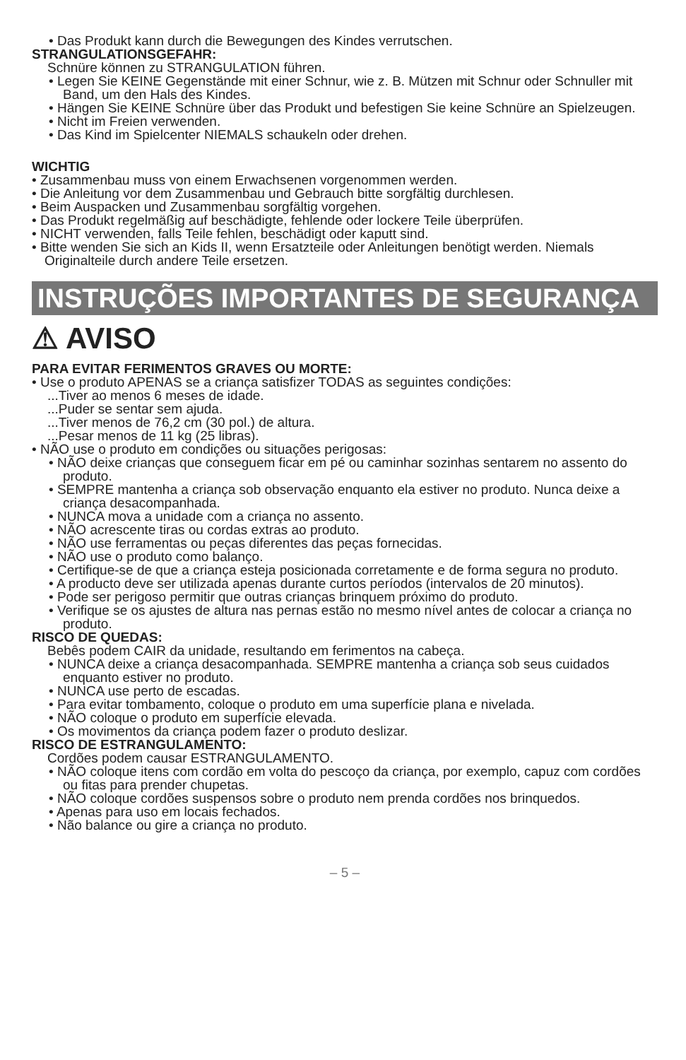• Das Produkt kann durch die Bewegungen des Kindes verrutschen.
STRANGULATIONSGEFAHR:
Schnüre können zu STRANGULATION führen.
• Legen Sie KEINE Gegenstände mit einer Schnur, wie z. B. Mützen mit Schnur oder Schnuller mit Band, um den Hals des Kindes.
• Hängen Sie KEINE Schnüre über das Produkt und befestigen Sie keine Schnüre an Spielzeugen.
• Nicht im Freien verwenden.
• Das Kind im Spielcenter NIEMALS schaukeln oder drehen.
WICHTIG
• Zusammenbau muss von einem Erwachsenen vorgenommen werden.
• Die Anleitung vor dem Zusammenbau und Gebrauch bitte sorgfältig durchlesen.
• Beim Auspacken und Zusammenbau sorgfältig vorgehen.
• Das Produkt regelmäßig auf beschädigte, fehlende oder lockere Teile überprüfen.
• NICHT verwenden, falls Teile fehlen, beschädigt oder kaputt sind.
• Bitte wenden Sie sich an Kids II, wenn Ersatzteile oder Anleitungen benötigt werden. Niemals Originalteile durch andere Teile ersetzen.
INSTRUÇÕES IMPORTANTES DE SEGURANÇA
⚠ AVISO
PARA EVITAR FERIMENTOS GRAVES OU MORTE:
• Use o produto APENAS se a criança satisfizer TODAS as seguintes condições:
...Tiver ao menos 6 meses de idade.
...Puder se sentar sem ajuda.
...Tiver menos de 76,2 cm (30 pol.) de altura.
...Pesar menos de 11 kg (25 libras).
• NÃO use o produto em condições ou situações perigosas:
• NÃO deixe crianças que conseguem ficar em pé ou caminhar sozinhas sentarem no assento do produto.
• SEMPRE mantenha a criança sob observação enquanto ela estiver no produto. Nunca deixe a criança desacompanhada.
• NUNCA mova a unidade com a criança no assento.
• NÃO acrescente tiras ou cordas extras ao produto.
• NÃO use ferramentas ou peças diferentes das peças fornecidas.
• NÃO use o produto como balanço.
• Certifique-se de que a criança esteja posicionada corretamente e de forma segura no produto.
• A producto deve ser utilizada apenas durante curtos períodos (intervalos de 20 minutos).
• Pode ser perigoso permitir que outras crianças brinquem próximo do produto.
• Verifique se os ajustes de altura nas pernas estão no mesmo nível antes de colocar a criança no produto.
RISCO DE QUEDAS:
Bebês podem CAIR da unidade, resultando em ferimentos na cabeça.
• NUNCA deixe a criança desacompanhada. SEMPRE mantenha a criança sob seus cuidados enquanto estiver no produto.
• NUNCA use perto de escadas.
• Para evitar tombamento, coloque o produto em uma superfície plana e nivelada.
• NÃO coloque o produto em superfície elevada.
• Os movimentos da criança podem fazer o produto deslizar.
RISCO DE ESTRANGULAMENTO:
Cordões podem causar ESTRANGULAMENTO.
• NÃO coloque itens com cordão em volta do pescoço da criança, por exemplo, capuz com cordões ou fitas para prender chupetas.
• NÃO coloque cordões suspensos sobre o produto nem prenda cordões nos brinquedos.
• Apenas para uso em locais fechados.
• Não balance ou gire a criança no produto.
– 5 –